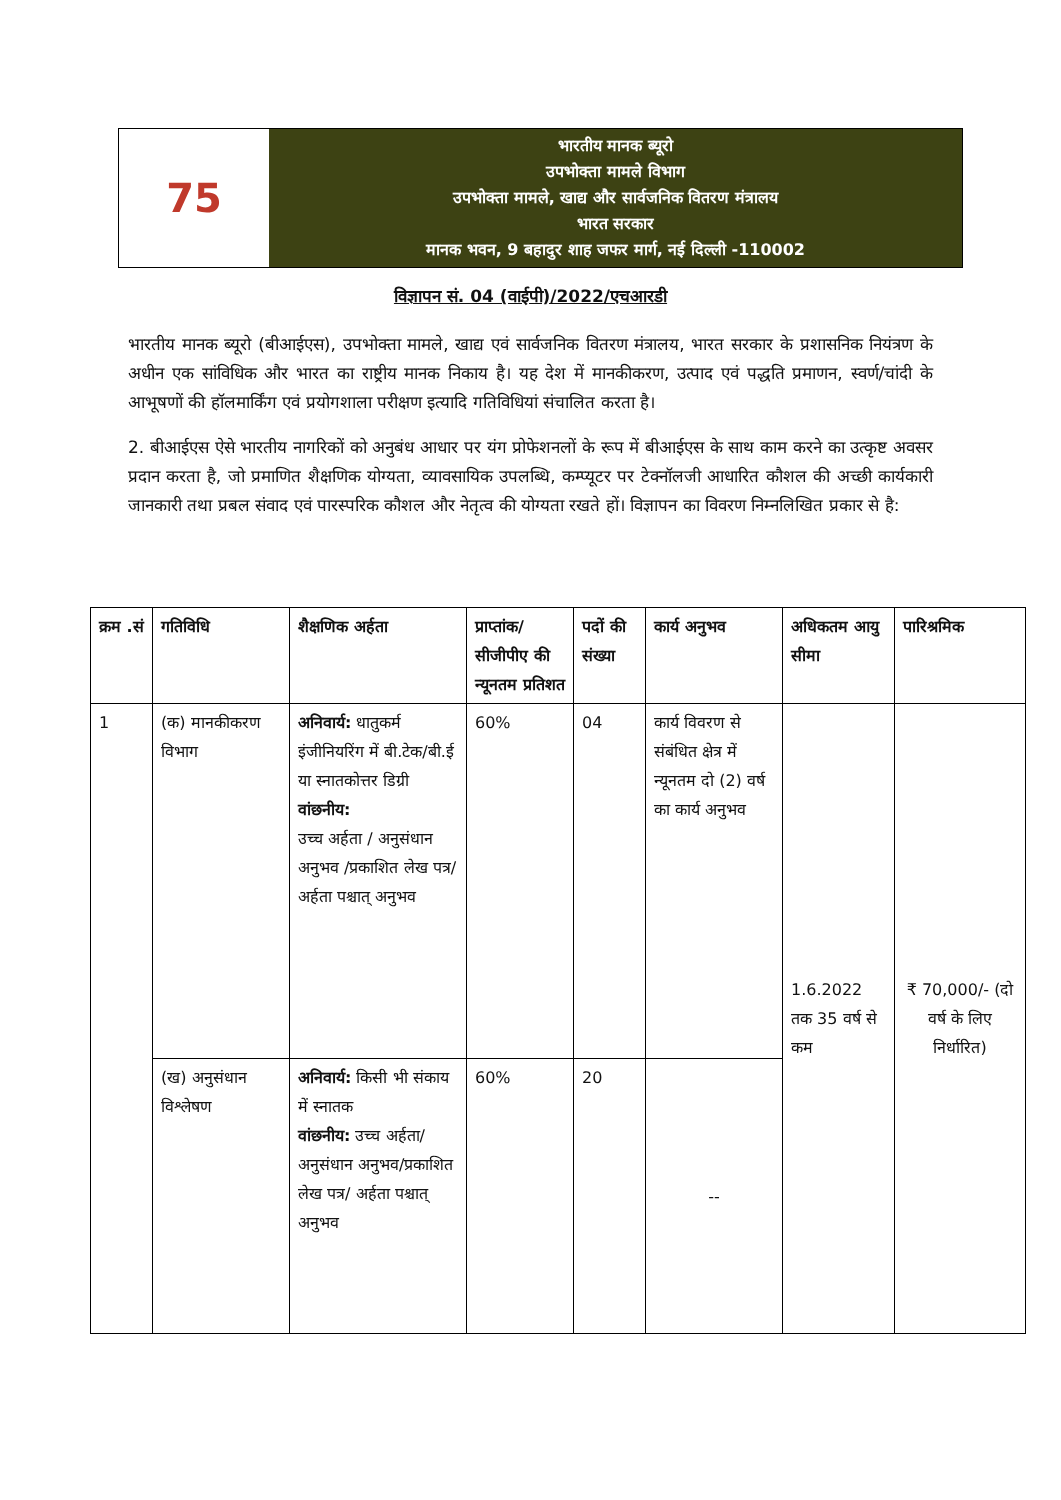75
भारतीय मानक ब्यूरो
उपभोक्ता मामले विभाग
उपभोक्ता मामले, खाद्य और सार्वजनिक वितरण मंत्रालय
भारत सरकार
मानक भवन, 9 बहादुर शाह जफर मार्ग, नई दिल्ली -110002
विज्ञापन सं. 04 (वाईपी)/2022/एचआरडी
भारतीय मानक ब्यूरो (बीआईएस), उपभोक्ता मामले, खाद्य एवं सार्वजनिक वितरण मंत्रालय, भारत सरकार के प्रशासनिक नियंत्रण के अधीन एक सांविधिक और भारत का राष्ट्रीय मानक निकाय है। यह देश में मानकीकरण, उत्पाद एवं पद्धति प्रमाणन, स्वर्ण/चांदी के आभूषणों की हॉलमार्किंग एवं प्रयोगशाला परीक्षण इत्यादि गतिविधियां संचालित करता है।
2. बीआईएस ऐसे भारतीय नागरिकों को अनुबंध आधार पर यंग प्रोफेशनलों के रूप में बीआईएस के साथ काम करने का उत्कृष्ट अवसर प्रदान करता है, जो प्रमाणित शैक्षणिक योग्यता, व्यावसायिक उपलब्धि, कम्प्यूटर पर टेक्नॉलजी आधारित कौशल की अच्छी कार्यकारी जानकारी तथा प्रबल संवाद एवं पारस्परिक कौशल और नेतृत्व की योग्यता रखते हों। विज्ञापन का विवरण निम्नलिखित प्रकार से है:
| क्रम .सं | गतिविधि | शैक्षणिक अर्हता | प्राप्तांक/ सीजीपीए की न्यूनतम प्रतिशत | पदों की संख्या | कार्य अनुभव | अधिकतम आयु सीमा | पारिश्रमिक |
| --- | --- | --- | --- | --- | --- | --- | --- |
| 1 | (क) मानकीकरण विभाग | अनिवार्य: धातुकर्म इंजीनियरिंग में बी.टेक/बी.ई या स्नातकोत्तर डिग्री वांछनीय: उच्च अर्हता / अनुसंधान अनुभव /प्रकाशित लेख पत्र/अर्हता पश्चात् अनुभव | 60% | 04 | कार्य विवरण से संबंधित क्षेत्र में न्यूनतम दो (2) वर्ष का कार्य अनुभव | 1.6.2022 तक 35 वर्ष से कम | ₹ 70,000/- (दो वर्ष के लिए निर्धारित) |
| | (ख) अनुसंधान विश्लेषण | अनिवार्य: किसी भी संकाय में स्नातक वांछनीय: उच्च अर्हता/ अनुसंधान अनुभव/प्रकाशित लेख पत्र/ अर्हता पश्चात् अनुभव | 60% | 20 | -- | | |